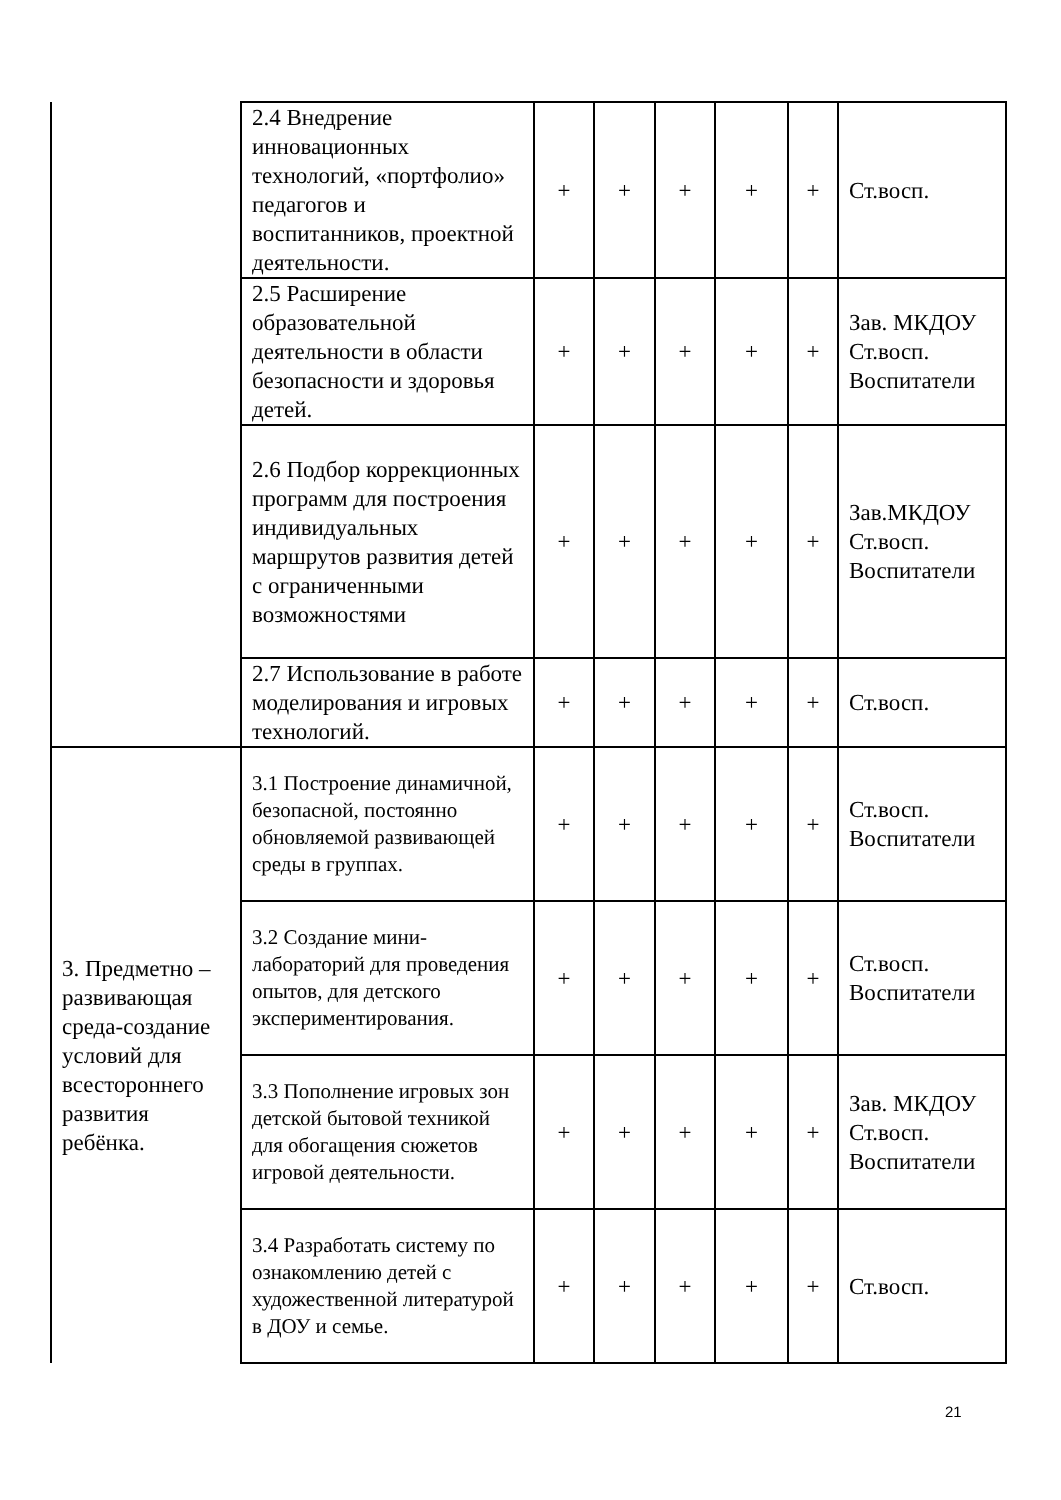| | 2.4 Внедрение инновационных технологий, «портфолио» педагогов и воспитанников, проектной деятельности. | + | + | + | + | + | Ст.восп. |
| | 2.5 Расширение образовательной деятельности в области безопасности и здоровья детей. | + | + | + | + | + | Зав. МКДОУ Ст.восп. Воспитатели |
| | 2.6 Подбор коррекционных программ для построения индивидуальных маршрутов развития детей с ограниченными возможностями | + | + | + | + | + | Зав.МКДОУ Ст.восп. Воспитатели |
| | 2.7 Использование в работе моделирования и игровых технологий. | + | + | + | + | + | Ст.восп. |
| 3. Предметно – развивающая среда-создание условий для всестороннего развития ребёнка. | 3.1 Построение динамичной, безопасной, постоянно обновляемой развивающей среды в группах. | + | + | + | + | + | Ст.восп. Воспитатели |
| | 3.2 Создание мини-лабораторий для проведения опытов, для детского экспериментирования. | + | + | + | + | + | Ст.восп. Воспитатели |
| | 3.3 Пополнение игровых зон детской бытовой техникой для обогащения сюжетов игровой деятельности. | + | + | + | + | + | Зав. МКДОУ Ст.восп. Воспитатели |
| | 3.4 Разработать систему по ознакомлению детей с художественной литературой в ДОУ и семье. | + | + | + | + | + | Ст.восп. |
21